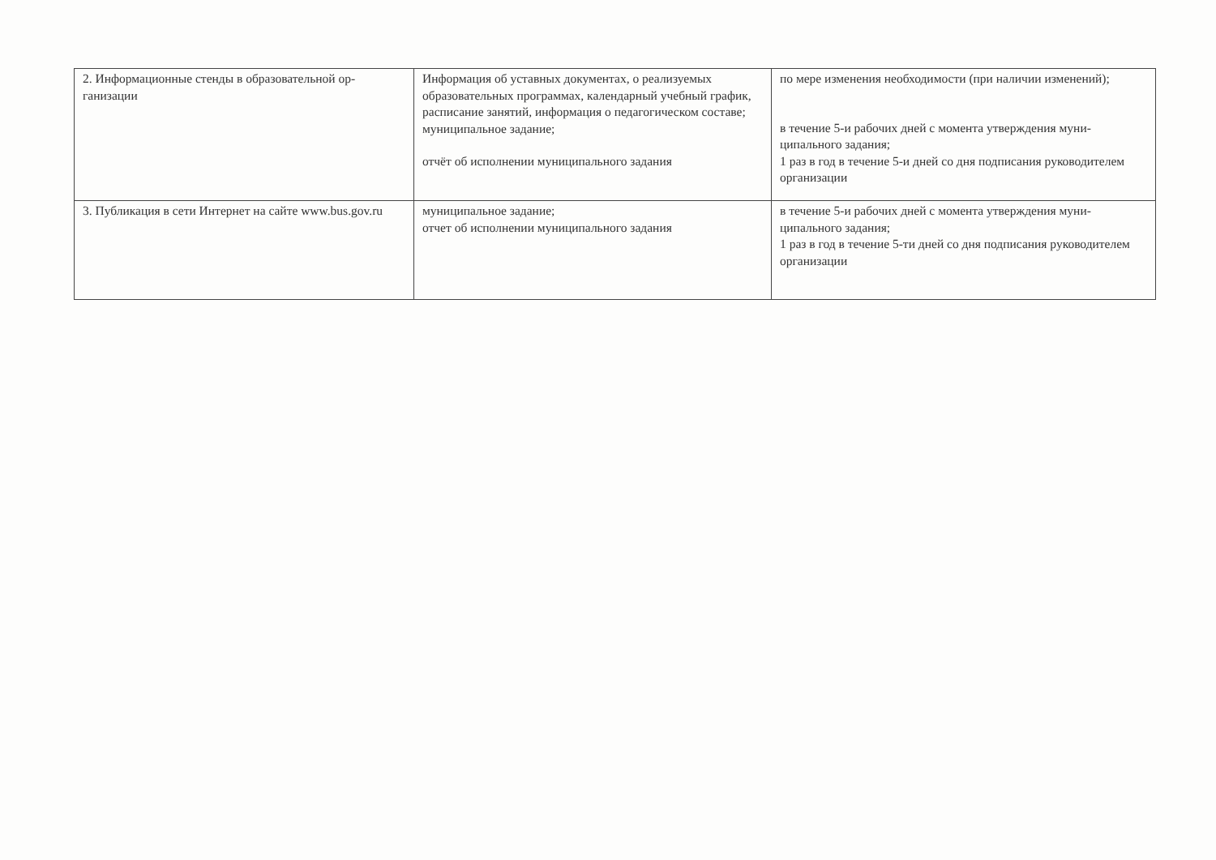| 2. Информационные стенды в образовательной ор­ганизации | Информация об уставных документах, о реализуемых образовательных программах, календарный учебный график, расписание занятий, информация о педагоги­ческом составе; муниципальное задание; отчёт об исполнении муниципального задания | по мере изменения необходимости (при наличии измене­ний); в течение 5-и рабочих дней с момента утверждения муни­ципального задания; 1 раз в год в течение 5-и дней со дня подписания руководи­телем организации |
| 3. Публикация в сети Интернет на сайте www.bus.gov.ru | муниципальное задание; отчет об исполнении муниципального задания | в течение 5-и рабочих дней с момента утверждения муни­ципального задания; 1 раз в год в течение 5-ти дней со дня подписания руково­дителем организации |